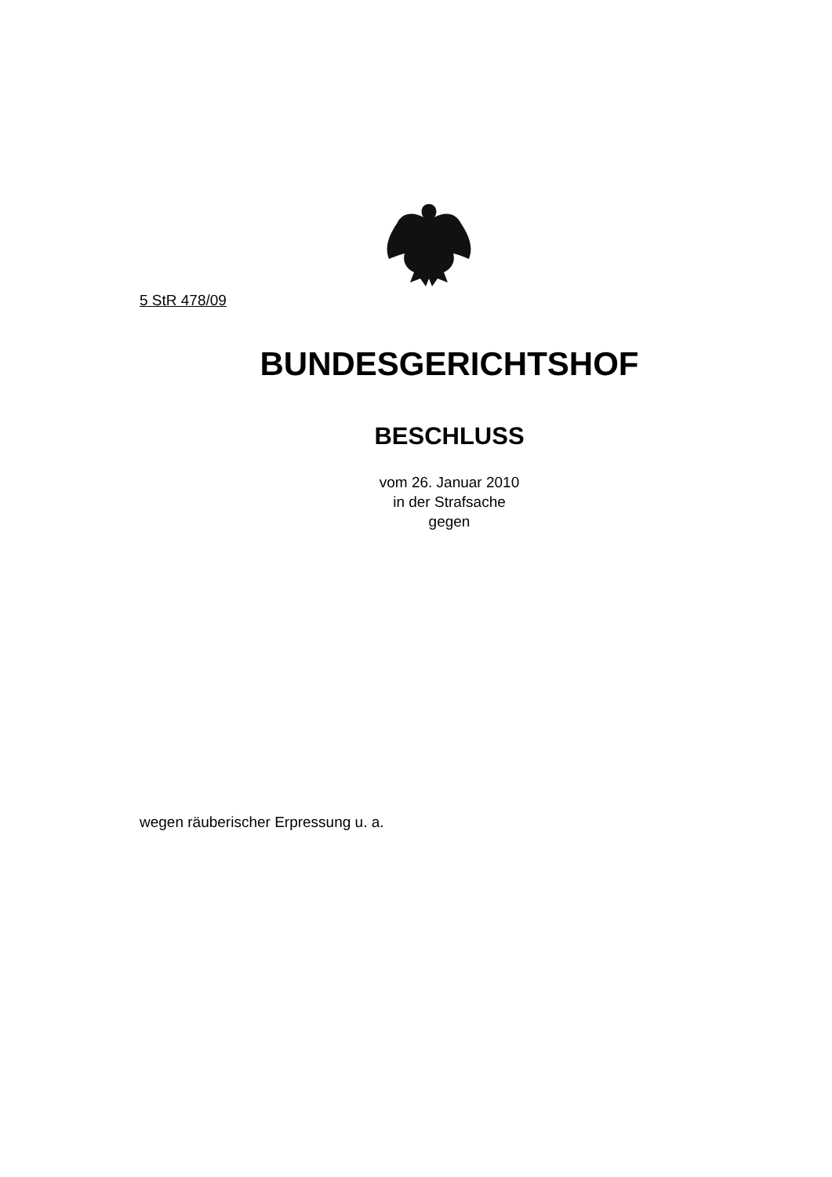5 StR 478/09
BUNDESGERICHTSHOF
BESCHLUSS
vom 26. Januar 2010
in der Strafsache
gegen
wegen räuberischer Erpressung u. a.